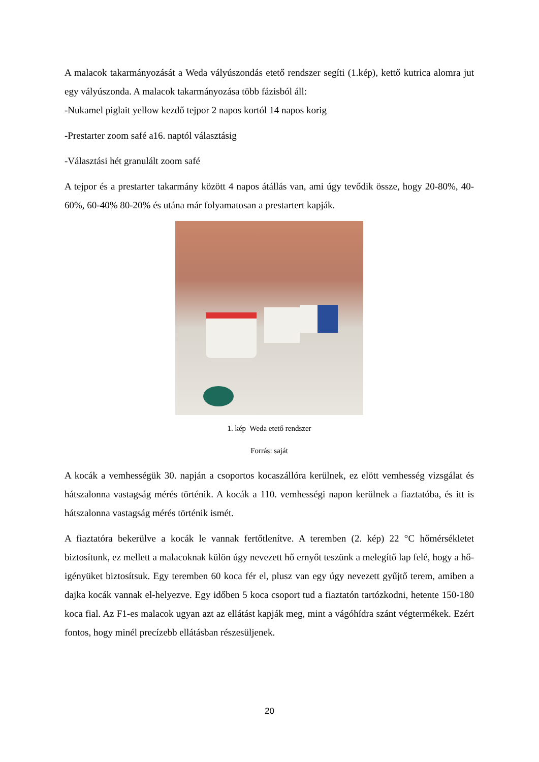A malacok takarmányozását a Weda vályúszondás etető rendszer segíti (1.kép), kettő kutrica alomra jut egy vályúszonda. A malacok takarmányozása több fázisból áll:
-Nukamel piglait yellow kezdő tejpor 2 napos kortól 14 napos korig
-Prestarter zoom safé a16. naptól választásig
-Választási hét granulált zoom safé
A tejpor és a prestarter takarmány között 4 napos átállás van, ami úgy tevődik össze, hogy 20-80%, 40-60%, 60-40% 80-20% és utána már folyamatosan a prestartert kapják.
1. kép Weda etető rendszer
Forrás: saját
A kocák a vemhességük 30. napján a csoportos kocaszállóra kerülnek, ez elött vemhesség vizsgálat és hátszalonna vastagság mérés történik. A kocák a 110. vemhességi napon kerülnek a fiaztatóba, és itt is hátszalonna vastagság mérés történik ismét.
A fiaztatóra bekerülve a kocák le vannak fertőtlenítve. A teremben (2. kép) 22 °C hőmérsékletet biztosítunk, ez mellett a malacoknak külön úgy nevezett hő ernyőt teszünk a melegítő lap felé, hogy a hő-igényüket biztosítsuk. Egy teremben 60 koca fér el, plusz van egy úgy nevezett gyűjtő terem, amiben a dajka kocák vannak el-helyezve. Egy időben 5 koca csoport tud a fiaztatón tartózkodni, hetente 150-180 koca fial. Az F1-es malacok ugyan azt az ellátást kapják meg, mint a vágóhídra szánt végtermékek. Ezért fontos, hogy minél precízebb ellátásban részesüljenek.
20